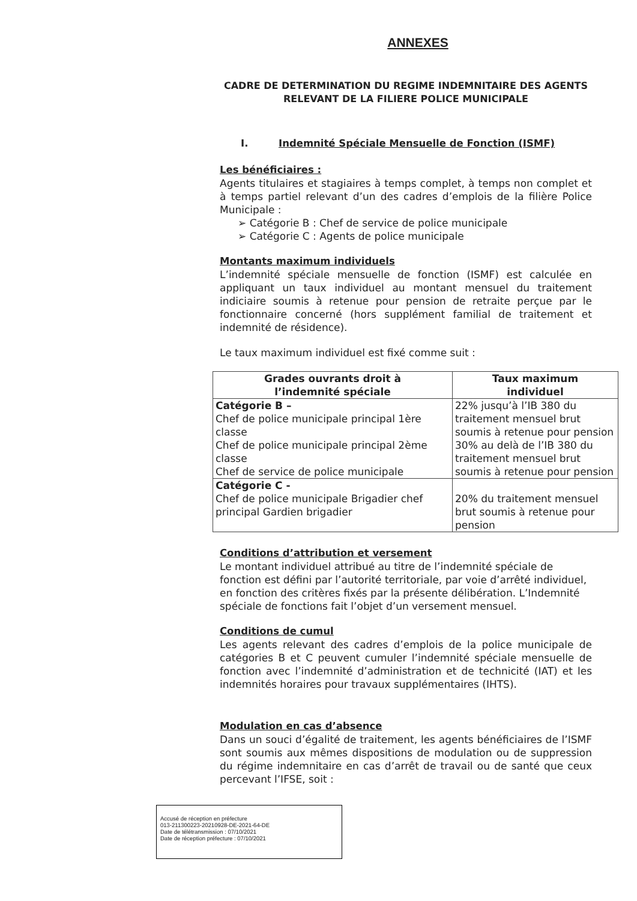ANNEXES
CADRE DE DETERMINATION DU REGIME INDEMNITAIRE DES AGENTS RELEVANT DE LA FILIERE POLICE MUNICIPALE
I. Indemnité Spéciale Mensuelle de Fonction (ISMF)
Les bénéficiaires :
Agents titulaires et stagiaires à temps complet, à temps non complet et à temps partiel relevant d’un des cadres d’emplois de la filière Police Municipale :
➢ Catégorie B : Chef de service de police municipale
➢ Catégorie C : Agents de police municipale
Montants maximum individuels
L’indemnité spéciale mensuelle de fonction (ISMF) est calculée en appliquant un taux individuel au montant mensuel du traitement indiciaire soumis à retenue pour pension de retraite perçue par le fonctionnaire concerné (hors supplément familial de traitement et indemnité de résidence).
Le taux maximum individuel est fixé comme suit :
| Grades ouvrants droit à l’indemnité spéciale | Taux maximum individuel |
| --- | --- |
| Catégorie B – Chef de police municipale principal 1ère classe Chef de police municipale principal 2ème classe Chef de service de police municipale | 22% jusqu’à l’IB 380 du traitement mensuel brut soumis à retenue pour pension 30% au delà de l’IB 380 du traitement mensuel brut soumis à retenue pour pension |
| Catégorie C - Chef de police municipale Brigadier chef principal Gardien brigadier | 20% du traitement mensuel brut soumis à retenue pour pension |
Conditions d’attribution et versement
Le montant individuel attribué au titre de l’indemnité spéciale de fonction est défini par l’autorité territoriale, par voie d’arrêté individuel, en fonction des critères fixés par la présente délibération. L’Indemnité spéciale de fonctions fait l’objet d’un versement mensuel.
Conditions de cumul
Les agents relevant des cadres d’emplois de la police municipale de catégories B et C peuvent cumuler l’indemnité spéciale mensuelle de fonction avec l’indemnité d’administration et de technicité (IAT) et les indemnités horaires pour travaux supplémentaires (IHTS).
Modulation en cas d’absence
Dans un souci d’égalité de traitement, les agents bénéficiaires de l’ISMF sont soumis aux mêmes dispositions de modulation ou de suppression du régime indemnitaire en cas d’arrêt de travail ou de santé que ceux percevant l’IFSE, soit :
Accusé de réception en préfecture
013-211300223-20210928-DE-2021-64-DE
Date de télétransmission : 07/10/2021
Date de réception préfecture : 07/10/2021